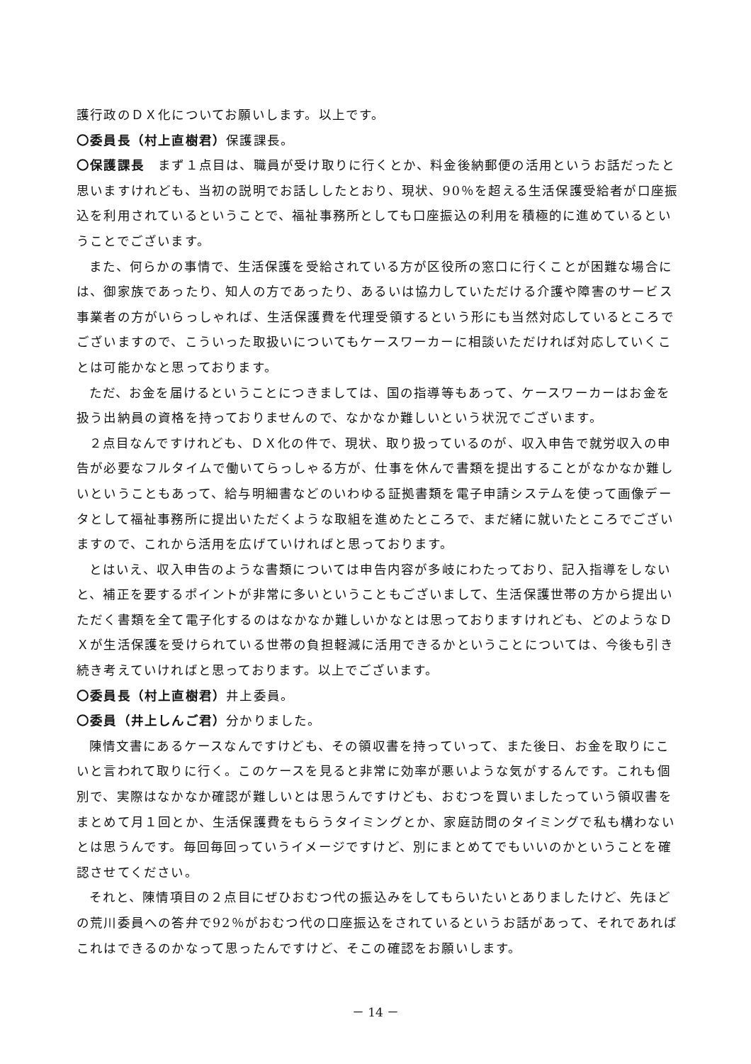護行政のＤＸ化についてお願いします。以上です。
〇委員長（村上直樹君）保護課長。
〇保護課長　まず１点目は、職員が受け取りに行くとか、料金後納郵便の活用というお話だったと思いますけれども、当初の説明でお話ししたとおり、現状、90％を超える生活保護受給者が口座振込を利用されているということで、福祉事務所としても口座振込の利用を積極的に進めているということでございます。
また、何らかの事情で、生活保護を受給されている方が区役所の窓口に行くことが困難な場合には、御家族であったり、知人の方であったり、あるいは協力していただける介護や障害のサービス事業者の方がいらっしゃれば、生活保護費を代理受領するという形にも当然対応しているところでございますので、こういった取扱いについてもケースワーカーに相談いただければ対応していくことは可能かなと思っております。
ただ、お金を届けるということにつきましては、国の指導等もあって、ケースワーカーはお金を扱う出納員の資格を持っておりませんので、なかなか難しいという状況でございます。
２点目なんですけれども、ＤＸ化の件で、現状、取り扱っているのが、収入申告で就労収入の申告が必要なフルタイムで働いてらっしゃる方が、仕事を休んで書類を提出することがなかなか難しいということもあって、給与明細書などのいわゆる証拠書類を電子申請システムを使って画像データとして福祉事務所に提出いただくような取組を進めたところで、まだ緒に就いたところでございますので、これから活用を広げていければと思っております。
とはいえ、収入申告のような書類については申告内容が多岐にわたっており、記入指導をしないと、補正を要するポイントが非常に多いということもございまして、生活保護世帯の方から提出いただく書類を全て電子化するのはなかなか難しいかなとは思っておりますけれども、どのようなＤＸが生活保護を受けられている世帯の負担軽減に活用できるかということについては、今後も引き続き考えていければと思っております。以上でございます。
〇委員長（村上直樹君）井上委員。
〇委員（井上しんご君）分かりました。
陳情文書にあるケースなんですけども、その領収書を持っていって、また後日、お金を取りにこいと言われて取りに行く。このケースを見ると非常に効率が悪いような気がするんです。これも個別で、実際はなかなか確認が難しいとは思うんですけども、おむつを買いましたっていう領収書をまとめて月１回とか、生活保護費をもらうタイミングとか、家庭訪問のタイミングで私も構わないとは思うんです。毎回毎回っていうイメージですけど、別にまとめてでもいいのかということを確認させてください。
それと、陳情項目の２点目にぜひおむつ代の振込みをしてもらいたいとありましたけど、先ほどの荒川委員への答弁で92％がおむつ代の口座振込をされているというお話があって、それであればこれはできるのかなって思ったんですけど、そこの確認をお願いします。
－ 14 －